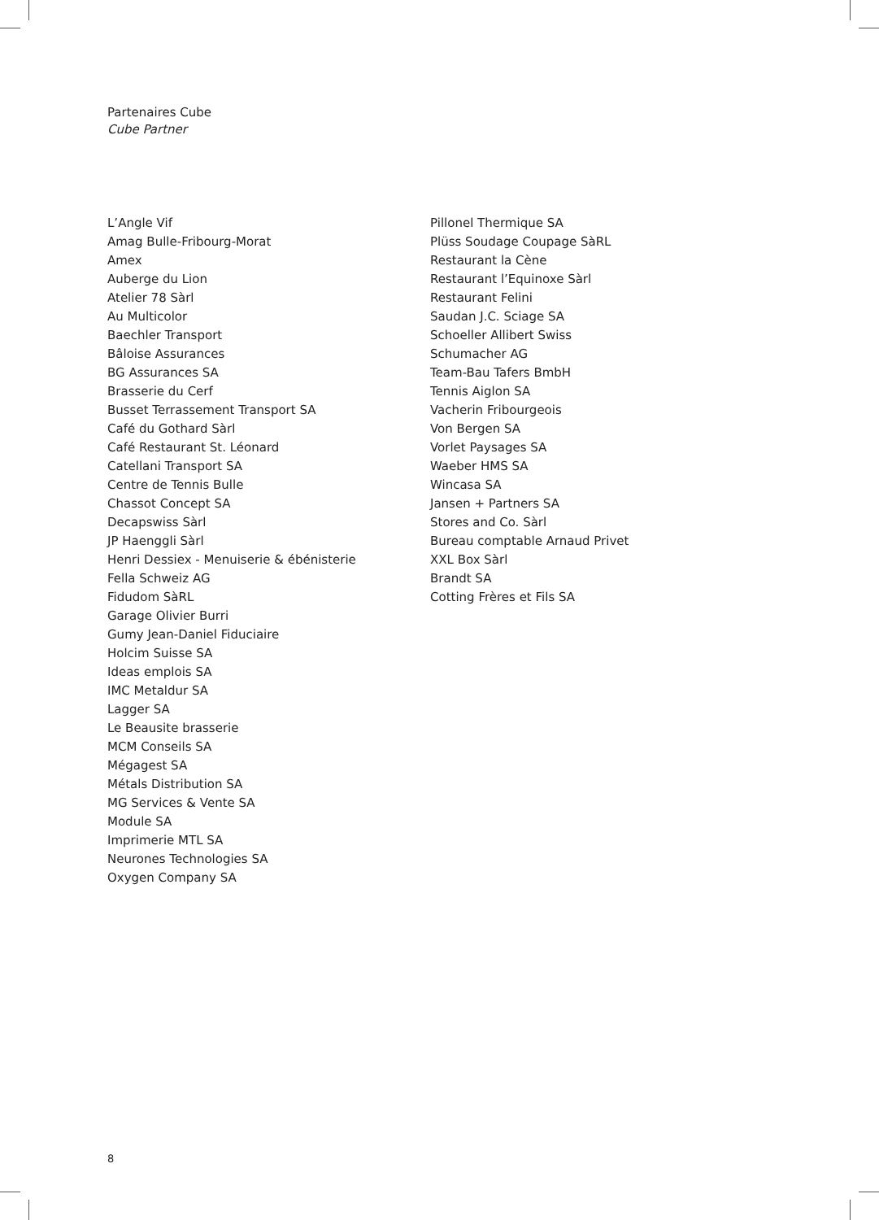Partenaires Cube
Cube Partner
L’Angle Vif
Amag Bulle-Fribourg-Morat
Amex
Auberge du Lion
Atelier 78 Sàrl
Au Multicolor
Baechler Transport
Bâloise Assurances
BG Assurances SA
Brasserie du Cerf
Busset Terrassement Transport SA
Café du Gothard Sàrl
Café Restaurant St. Léonard
Catellani Transport SA
Centre de Tennis Bulle
Chassot Concept SA
Decapswiss Sàrl
JP Haenggli Sàrl
Henri Dessiex - Menuiserie & ébénisterie
Fella Schweiz AG
Fidudom SàRL
Garage Olivier Burri
Gumy Jean-Daniel Fiduciaire
Holcim Suisse SA
Ideas emplois SA
IMC Metaldur SA
Lagger SA
Le Beausite brasserie
MCM Conseils SA
Mégagest SA
Métals Distribution SA
MG Services & Vente SA
Module SA
Imprimerie MTL SA
Neurones Technologies SA
Oxygen Company SA
Pillonel Thermique SA
Plüss Soudage Coupage SàRL
Restaurant la Cène
Restaurant l’Equinoxe Sàrl
Restaurant Felini
Saudan J.C. Sciage SA
Schoeller Allibert Swiss
Schumacher AG
Team-Bau Tafers BmbH
Tennis Aiglon SA
Vacherin Fribourgeois
Von Bergen SA
Vorlet Paysages SA
Waeber HMS SA
Wincasa SA
Jansen + Partners SA
Stores and Co. Sàrl
Bureau comptable Arnaud Privet
XXL Box Sàrl
Brandt SA
Cotting Frères et Fils SA
8